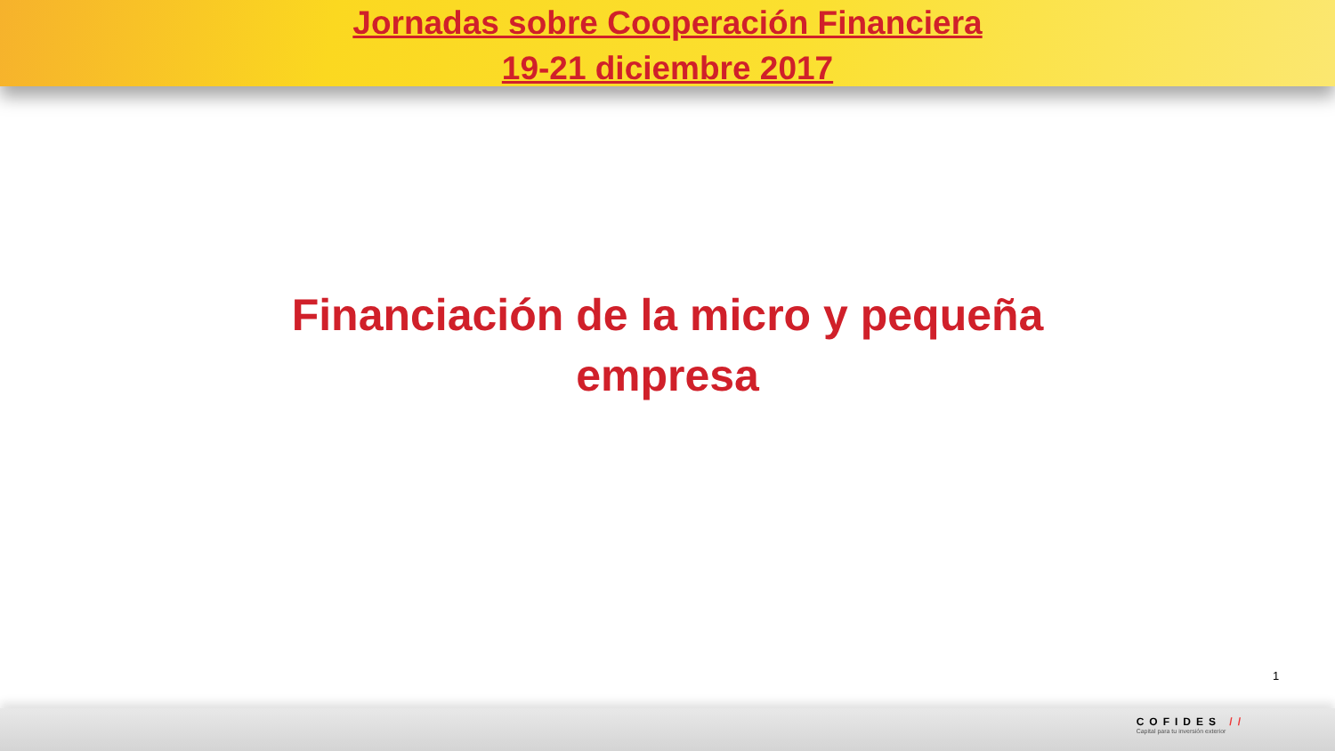Jornadas sobre Cooperación Financiera
19-21 diciembre 2017
Financiación de la micro y pequeña
empresa
1
COFIDES //
Capital para tu inversión exterior